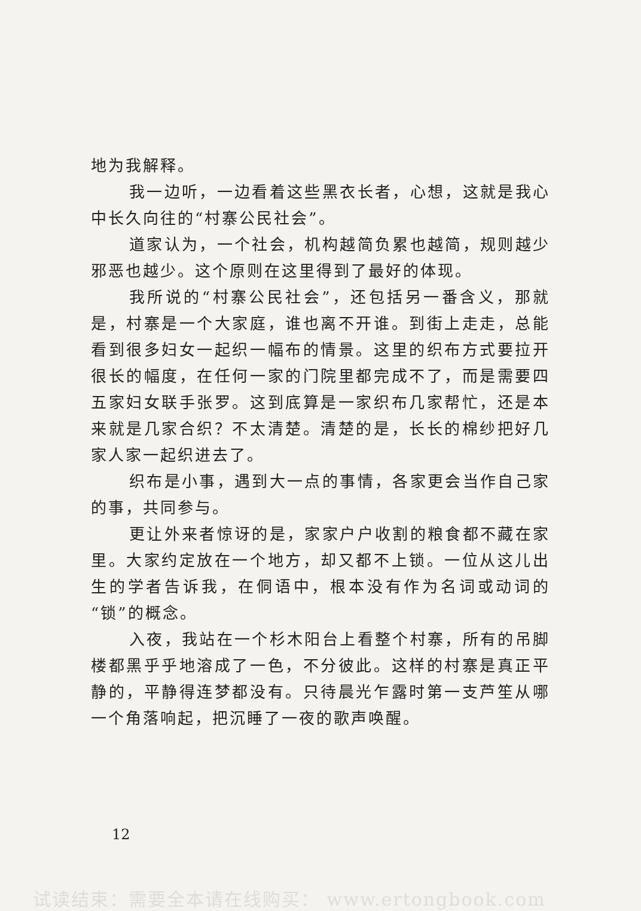地为我解释。
我一边听，一边看着这些黑衣长者，心想，这就是我心中长久向往的“村寨公民社会”。
道家认为，一个社会，机构越简负累也越简，规则越少邪恶也越少。这个原则在这里得到了最好的体现。
我所说的“村寨公民社会”，还包括另一番含义，那就是，村寨是一个大家庭，谁也离不开谁。到街上走走，总能看到很多妇女一起织一幅布的情景。这里的织布方式要拉开很长的幅度，在任何一家的门院里都完成不了，而是需要四五家妇女联手张罗。这到底算是一家织布几家帮忙，还是本来就是几家合织？不太清楚。清楚的是，长长的棉纱把好几家人家一起织进去了。
织布是小事，遇到大一点的事情，各家更会当作自己家的事，共同参与。
更让外来者惊讶的是，家家户户收割的粮食都不藏在家里。大家约定放在一个地方，却又都不上锁。一位从这儿出生的学者告诉我，在侗语中，根本没有作为名词或动词的“锁”的概念。
入夜，我站在一个杉木阳台上看整个村寨，所有的吊脚楼都黑乎乎地溶成了一色，不分彼此。这样的村寨是真正平静的，平静得连梦都没有。只待晨光乍露时第一支芦笙从哪一个角落响起，把沉睡了一夜的歌声唤醒。
12
试读结束：需要全本请在线购买： www.ertongbook.com